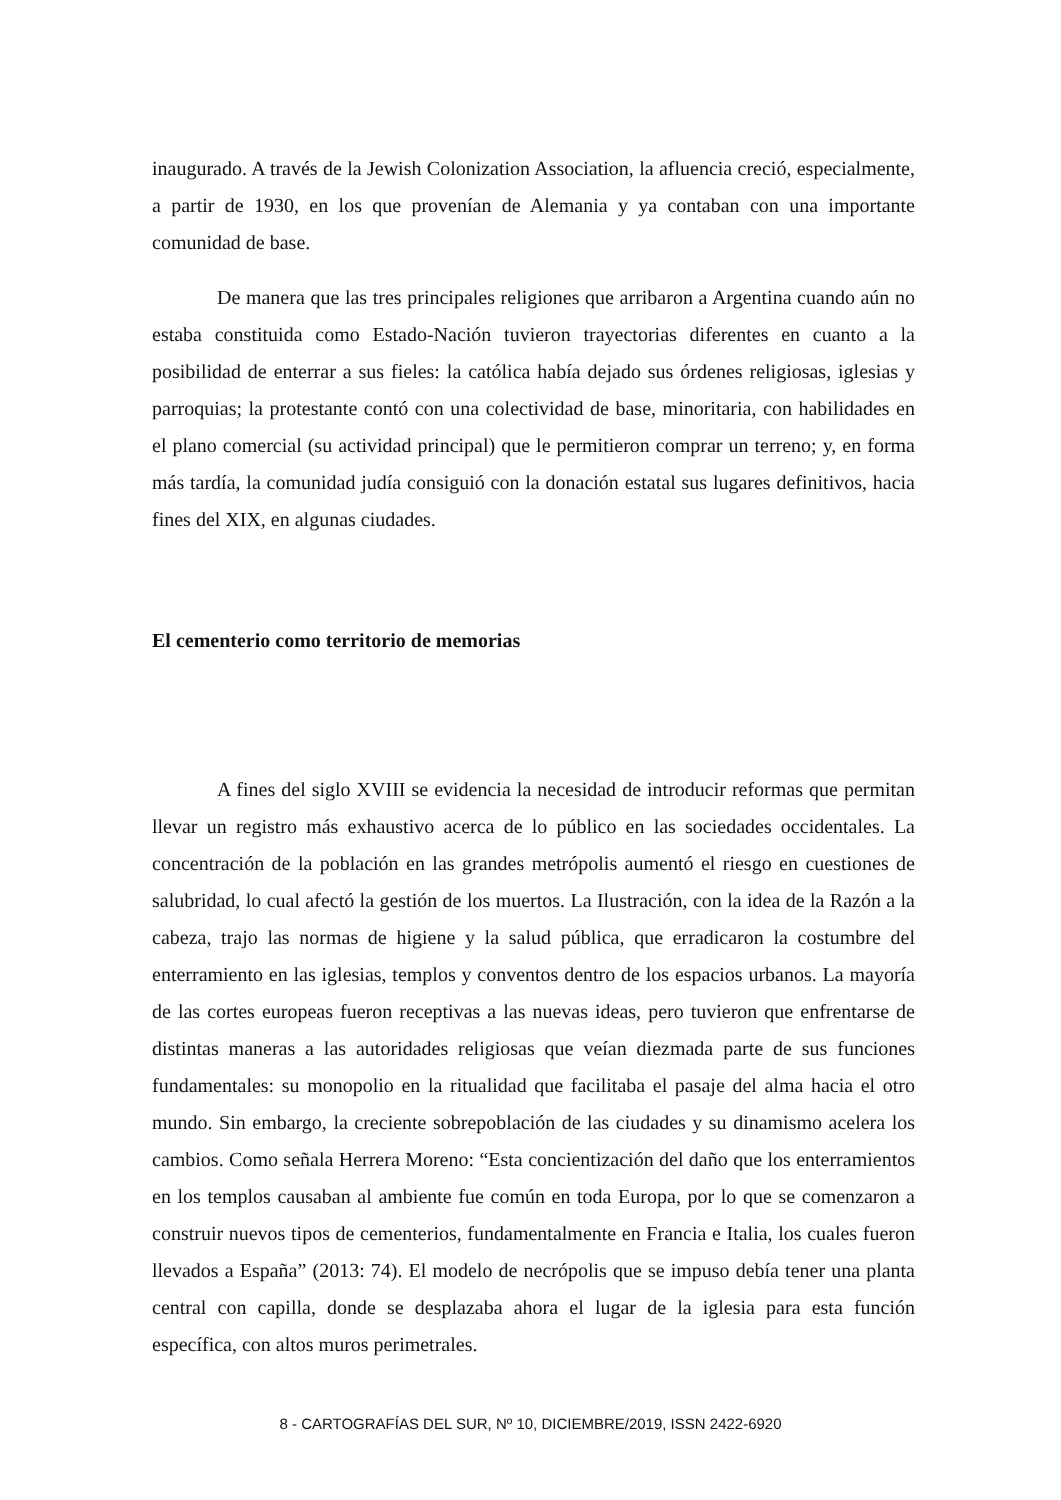inaugurado. A través de la Jewish Colonization Association, la afluencia creció, especialmente, a partir de 1930, en los que provenían de Alemania y ya contaban con una importante comunidad de base.
De manera que las tres principales religiones que arribaron a Argentina cuando aún no estaba constituida como Estado-Nación tuvieron trayectorias diferentes en cuanto a la posibilidad de enterrar a sus fieles: la católica había dejado sus órdenes religiosas, iglesias y parroquias; la protestante contó con una colectividad de base, minoritaria, con habilidades en el plano comercial (su actividad principal) que le permitieron comprar un terreno; y, en forma más tardía, la comunidad judía consiguió con la donación estatal sus lugares definitivos, hacia fines del XIX, en algunas ciudades.
El cementerio como territorio de memorias
A fines del siglo XVIII se evidencia la necesidad de introducir reformas que permitan llevar un registro más exhaustivo acerca de lo público en las sociedades occidentales. La concentración de la población en las grandes metrópolis aumentó el riesgo en cuestiones de salubridad, lo cual afectó la gestión de los muertos. La Ilustración, con la idea de la Razón a la cabeza, trajo las normas de higiene y la salud pública, que erradicaron la costumbre del enterramiento en las iglesias, templos y conventos dentro de los espacios urbanos. La mayoría de las cortes europeas fueron receptivas a las nuevas ideas, pero tuvieron que enfrentarse de distintas maneras a las autoridades religiosas que veían diezmada parte de sus funciones fundamentales: su monopolio en la ritualidad que facilitaba el pasaje del alma hacia el otro mundo. Sin embargo, la creciente sobrepoblación de las ciudades y su dinamismo acelera los cambios. Como señala Herrera Moreno: “Esta concientización del daño que los enterramientos en los templos causaban al ambiente fue común en toda Europa, por lo que se comenzaron a construir nuevos tipos de cementerios, fundamentalmente en Francia e Italia, los cuales fueron llevados a España” (2013: 74). El modelo de necrópolis que se impuso debía tener una planta central con capilla, donde se desplazaba ahora el lugar de la iglesia para esta función específica, con altos muros perimetrales.
8 - CARTOGRAFÍAS DEL SUR, Nº 10, DICIEMBRE/2019, ISSN 2422-6920